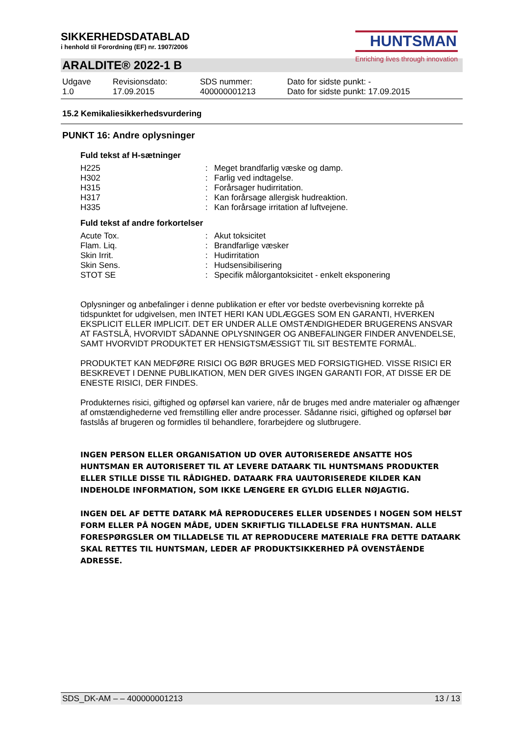HUNTSMAN
Enriching lives through innovation
SIKKERHEDSDATABLAD
i henhold til Forordning (EF) nr. 1907/2006
ARALDITE® 2022-1 B
| Udgave 1.0 | Revisionsdato: 17.09.2015 | SDS nummer: 400000001213 | Dato for sidste punkt: - Dato for sidste punkt: 17.09.2015 |
15.2 Kemikaliesikkerhedsvurdering
PUNKT 16: Andre oplysninger
Fuld tekst af H-sætninger
| H225 | : | Meget brandfarlig væske og damp. |
| H302 | : | Farlig ved indtagelse. |
| H315 | : | Forårsager hudirritation. |
| H317 | : | Kan forårsage allergisk hudreaktion. |
| H335 | : | Kan forårsage irritation af luftvejene. |
Fuld tekst af andre forkortelser
| Acute Tox. | : | Akut toksicitet |
| Flam. Liq. | : | Brandfarlige væsker |
| Skin Irrit. | : | Hudirritation |
| Skin Sens. | : | Hudsensibilisering |
| STOT SE | : | Specifik målorgantoksicitet - enkelt eksponering |
Oplysninger og anbefalinger i denne publikation er efter vor bedste overbevisning korrekte på tidspunktet for udgivelsen, men INTET HERI KAN UDLÆGGES SOM EN GARANTI, HVERKEN EKSPLICIT ELLER IMPLICIT. DET ER UNDER ALLE OMSTÆNDIGHEDER BRUGERENS ANSVAR AT FASTSLÅ, HVORVIDT SÅDANNE OPLYSNINGER OG ANBEFALINGER FINDER ANVENDELSE, SAMT HVORVIDT PRODUKTET ER HENSIGTSMÆSSIGT TIL SIT BESTEMTE FORMÅL.
PRODUKTET KAN MEDFØRE RISICI OG BØR BRUGES MED FORSIGTIGHED. VISSE RISICI ER BESKREVET I DENNE PUBLIKATION, MEN DER GIVES INGEN GARANTI FOR, AT DISSE ER DE ENESTE RISICI, DER FINDES.
Produkternes risici, giftighed og opførsel kan variere, når de bruges med andre materialer og afhænger af omstændighederne ved fremstilling eller andre processer. Sådanne risici, giftighed og opførsel bør fastslås af brugeren og formidles til behandlere, forarbejdere og slutbrugere.
INGEN PERSON ELLER ORGANISATION UD OVER AUTORISEREDE ANSATTE HOS HUNTSMAN ER AUTORISERET TIL AT LEVERE DATAARK TIL HUNTSMANS PRODUKTER ELLER STILLE DISSE TIL RÅDIGHED. DATAARK FRA UAUTORISEREDE KILDER KAN INDEHOLDE INFORMATION, SOM IKKE LÆNGERE ER GYLDIG ELLER NØJAGTIG.
INGEN DEL AF DETTE DATARK MÅ REPRODUCERES ELLER UDSENDES I NOGEN SOM HELST FORM ELLER PÅ NOGEN MÅDE, UDEN SKRIFTLIG TILLADELSE FRA HUNTSMAN. ALLE FORESPØRGSLER OM TILLADELSE TIL AT REPRODUCERE MATERIALE FRA DETTE DATAARK SKAL RETTES TIL HUNTSMAN, LEDER AF PRODUKTSIKKERHED PÅ OVENSTÅENDE ADRESSE.
SDS_DK-AM – – 400000001213 13 / 13